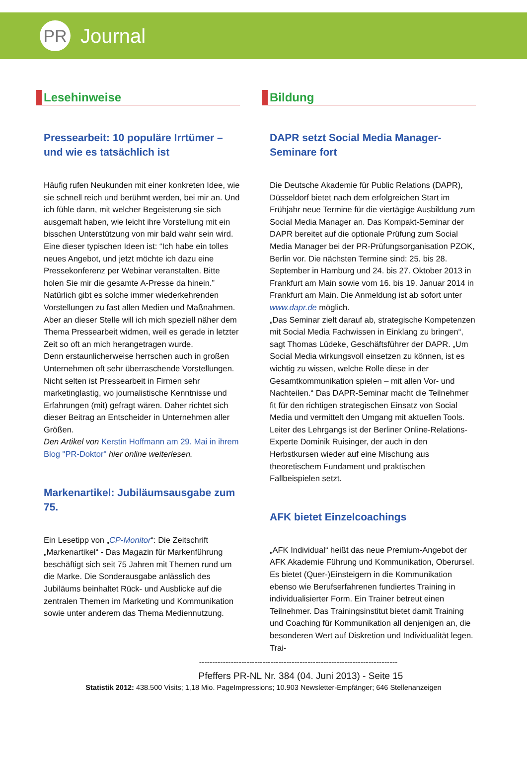PR
Journal
Lesehinweise
Pressearbeit: 10 populäre Irrtümer – und wie es tatsächlich ist
Häufig rufen Neukunden mit einer konkreten Idee, wie sie schnell reich und berühmt werden, bei mir an. Und ich fühle dann, mit welcher Begeisterung sie sich ausgemalt haben, wie leicht ihre Vorstellung mit ein bisschen Unterstützung von mir bald wahr sein wird. Eine dieser typischen Ideen ist: “Ich habe ein tolles neues Angebot, und jetzt möchte ich dazu eine Pressekonferenz per Webinar veranstalten. Bitte holen Sie mir die gesamte A-Presse da hinein.” Natürlich gibt es solche immer wiederkehrenden Vorstellungen zu fast allen Medien und Maßnahmen. Aber an dieser Stelle will ich mich speziell näher dem Thema Pressearbeit widmen, weil es gerade in letzter Zeit so oft an mich herangetragen wurde.
Denn erstaunlicherweise herrschen auch in großen Unternehmen oft sehr überraschende Vorstellungen. Nicht selten ist Pressearbeit in Firmen sehr marketinglastig, wo journalistische Kenntnisse und Erfahrungen (mit) gefragt wären. Daher richtet sich dieser Beitrag an Entscheider in Unternehmen aller Größen.
Den Artikel von Kerstin Hoffmann am 29. Mai in ihrem Blog "PR-Doktor" hier online weiterlesen.
Markenartikel: Jubiläumsausgabe zum 75.
Ein Lesetipp von „CP-Monitor“: Die Zeitschrift „Markenartikel“ - Das Magazin für Markenführung beschäftigt sich seit 75 Jahren mit Themen rund um die Marke. Die Sonderausgabe anlässlich des Jubiläums beinhaltet Rück- und Ausblicke auf die zentralen Themen im Marketing und Kommunikation sowie unter anderem das Thema Mediennutzung.
Bildung
DAPR setzt Social Media Manager-Seminare fort
Die Deutsche Akademie für Public Relations (DAPR), Düsseldorf bietet nach dem erfolgreichen Start im Frühjahr neue Termine für die viertägige Ausbildung zum Social Media Manager an. Das Kompakt-Seminar der DAPR bereitet auf die optionale Prüfung zum Social Media Manager bei der PR-Prüfungsorganisation PZOK, Berlin vor. Die nächsten Termine sind: 25. bis 28. September in Hamburg und 24. bis 27. Oktober 2013 in Frankfurt am Main sowie vom 16. bis 19. Januar 2014 in Frankfurt am Main. Die Anmeldung ist ab sofort unter www.dapr.de möglich.
„Das Seminar zielt darauf ab, strategische Kompetenzen mit Social Media Fachwissen in Einklang zu bringen“, sagt Thomas Lüdeke, Geschäftsführer der DAPR. „Um Social Media wirkungsvoll einsetzen zu können, ist es wichtig zu wissen, welche Rolle diese in der Gesamtkommunikation spielen – mit allen Vor- und Nachteilen.“ Das DAPR-Seminar macht die Teilnehmer fit für den richtigen strategischen Einsatz von Social Media und vermittelt den Umgang mit aktuellen Tools. Leiter des Lehrgangs ist der Berliner Online-Relations-Experte Dominik Ruisinger, der auch in den Herbstkursen wieder auf eine Mischung aus theoretischem Fundament und praktischen Fallbeispielen setzt.
AFK bietet Einzelcoachings
„AFK Individual“ heißt das neue Premium-Angebot der AFK Akademie Führung und Kommunikation, Oberursel. Es bietet (Quer-)Einsteigern in die Kommunikation ebenso wie Berufserfahrenen fundiertes Training in individualisierter Form. Ein Trainer betreut einen Teilnehmer. Das Trainingsinstitut bietet damit Training und Coaching für Kommunikation all denjenigen an, die besonderen Wert auf Diskretion und Individualität legen. Trai-
---------------------------------------------------------------------------
Pfeffers PR-NL Nr. 384 (04. Juni 2013) - Seite 15
Statistik 2012: 438.500 Visits; 1,18 Mio. PageImpressions; 10.903 Newsletter-Empfänger; 646 Stellenanzeigen